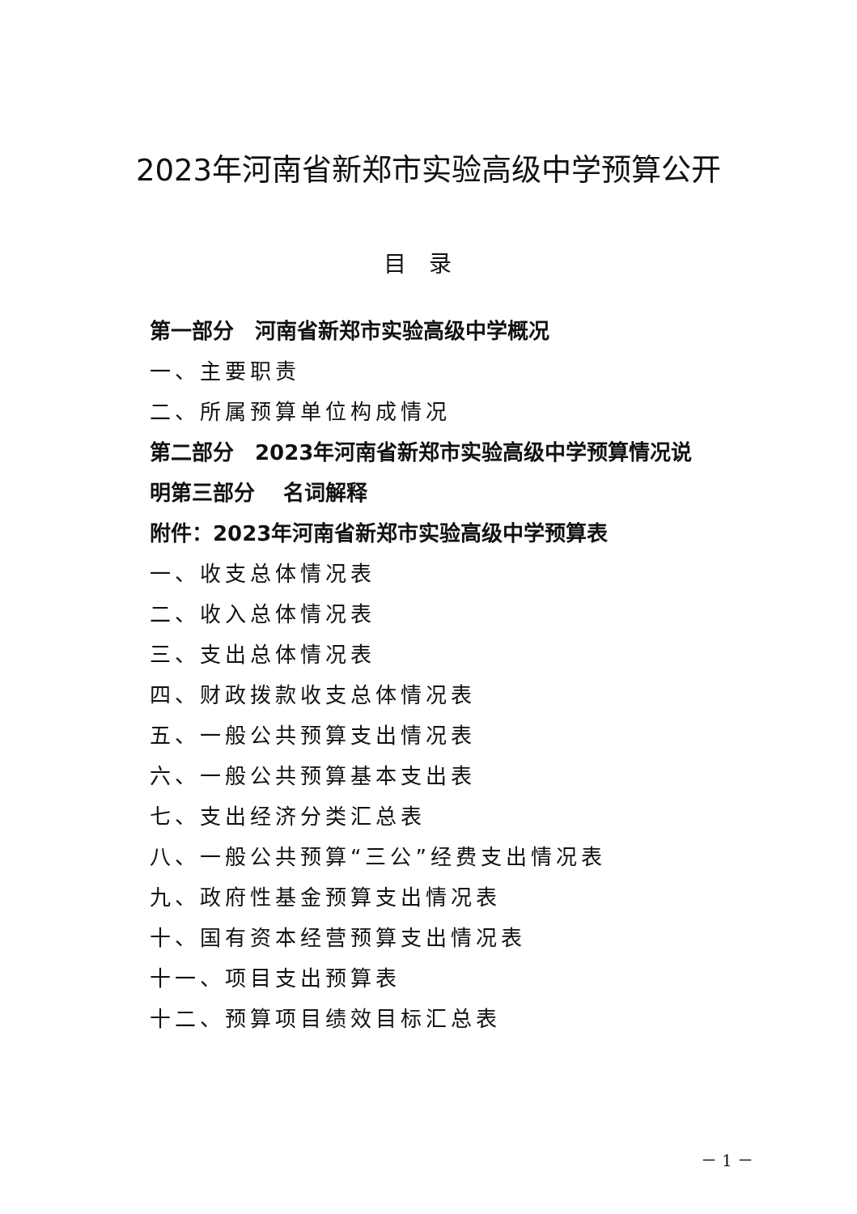2023年河南省新郑市实验高级中学预算公开
目录
第一部分　河南省新郑市实验高级中学概况
一、主要职责
二、所属预算单位构成情况
第二部分　2023年河南省新郑市实验高级中学预算情况说明第三部分　 名词解释
附件：2023年河南省新郑市实验高级中学预算表
一、收支总体情况表
二、收入总体情况表
三、支出总体情况表
四、财政拨款收支总体情况表
五、一般公共预算支出情况表
六、一般公共预算基本支出表
七、支出经济分类汇总表
八、一般公共预算“三公”经费支出情况表
九、政府性基金预算支出情况表
十、国有资本经营预算支出情况表
十一、项目支出预算表
十二、预算项目绩效目标汇总表
－ 1 －